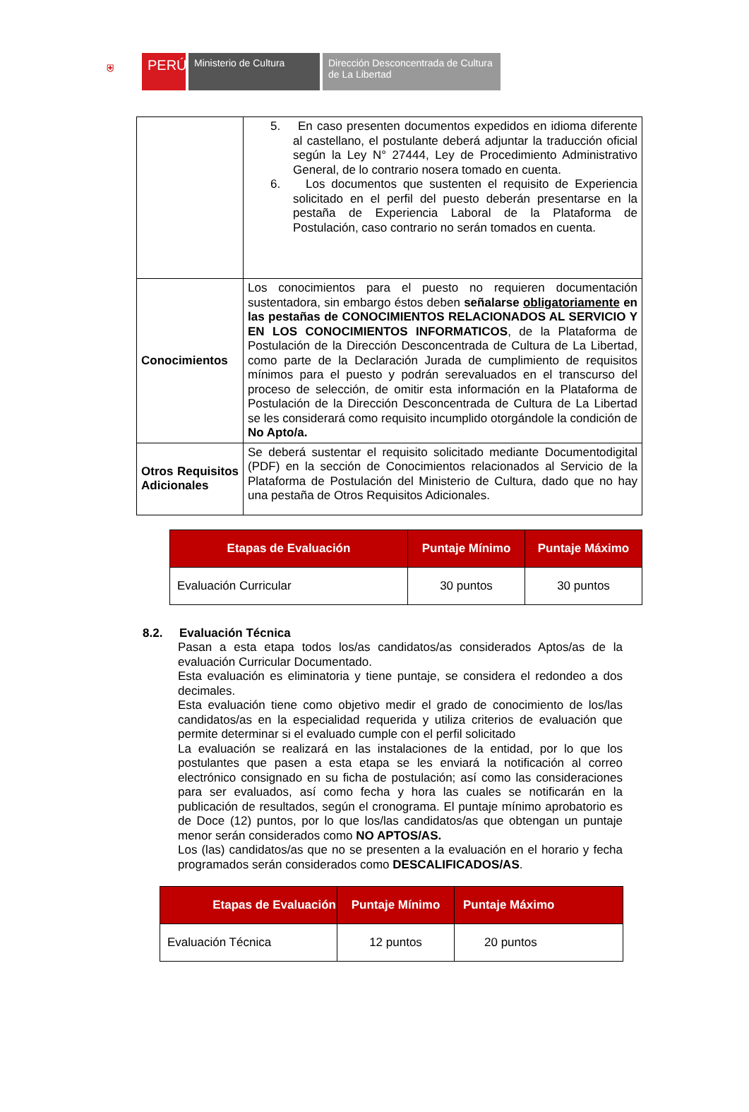⛨
PERÚ
Ministerio de Cultura Dirección Desconcentrada de Cultura
de La Libertad
| | 5. En caso presenten documentos expedidos en idioma diferente al castellano, el postulante deberá adjuntar la traducción oficial según la Ley N° 27444, Ley de Procedimiento Administrativo General, de lo contrario nosera tomado en cuenta. 6. Los documentos que sustenten el requisito de Experiencia solicitado en el perfil del puesto deberán presentarse en la pestaña de Experiencia Laboral de la Plataforma de Postulación, caso contrario no serán tomados en cuenta. |
| Conocimientos | Los conocimientos para el puesto no requieren documentación sustentadora, sin embargo éstos deben señalarse obligatoriamente en las pestañas de CONOCIMIENTOS RELACIONADOS AL SERVICIO Y EN LOS CONOCIMIENTOS INFORMATICOS , de la Plataforma de Postulación de la Dirección Desconcentrada de Cultura de La Libertad, como parte de la Declaración Jurada de cumplimiento de requisitos mínimos para el puesto y podrán serevaluados en el transcurso del proceso de selección, de omitir esta información en la Plataforma de Postulación de la Dirección Desconcentrada de Cultura de La Libertad se les considerará como requisito incumplido otorgándole la condición de No Apto/a. |
| Otros Requisitos Adicionales | Se deberá sustentar el requisito solicitado mediante Documentodigital (PDF) en la sección de Conocimientos relacionados al Servicio de la Plataforma de Postulación del Ministerio de Cultura, dado que no hay una pestaña de Otros Requisitos Adicionales. |
| Etapas de Evaluación | Puntaje Mínimo | Puntaje Máximo |
| --- | --- | --- |
| Evaluación Curricular | 30 puntos | 30 puntos |
8.2. Evaluación Técnica
Pasan a esta etapa todos los/as candidatos/as considerados Aptos/as de la evaluación Curricular Documentado.
Esta evaluación es eliminatoria y tiene puntaje, se considera el redondeo a dos decimales.
Esta evaluación tiene como objetivo medir el grado de conocimiento de los/las candidatos/as en la especialidad requerida y utiliza criterios de evaluación que permite determinar si el evaluado cumple con el perfil solicitado
La evaluación se realizará en las instalaciones de la entidad, por lo que los postulantes que pasen a esta etapa se les enviará la notificación al correo electrónico consignado en su ficha de postulación; así como las consideraciones para ser evaluados, así como fecha y hora las cuales se notificarán en la publicación de resultados, según el cronograma. El puntaje mínimo aprobatorio es de Doce (12) puntos, por lo que los/las candidatos/as que obtengan un puntaje menor serán considerados como NO APTOS/AS.
Los (las) candidatos/as que no se presenten a la evaluación en el horario y fecha programados serán considerados como DESCALIFICADOS/AS.
| Etapas de Evaluación | Puntaje Mínimo | Puntaje Máximo |
| --- | --- | --- |
| Evaluación Técnica | 12 puntos | 20 puntos |